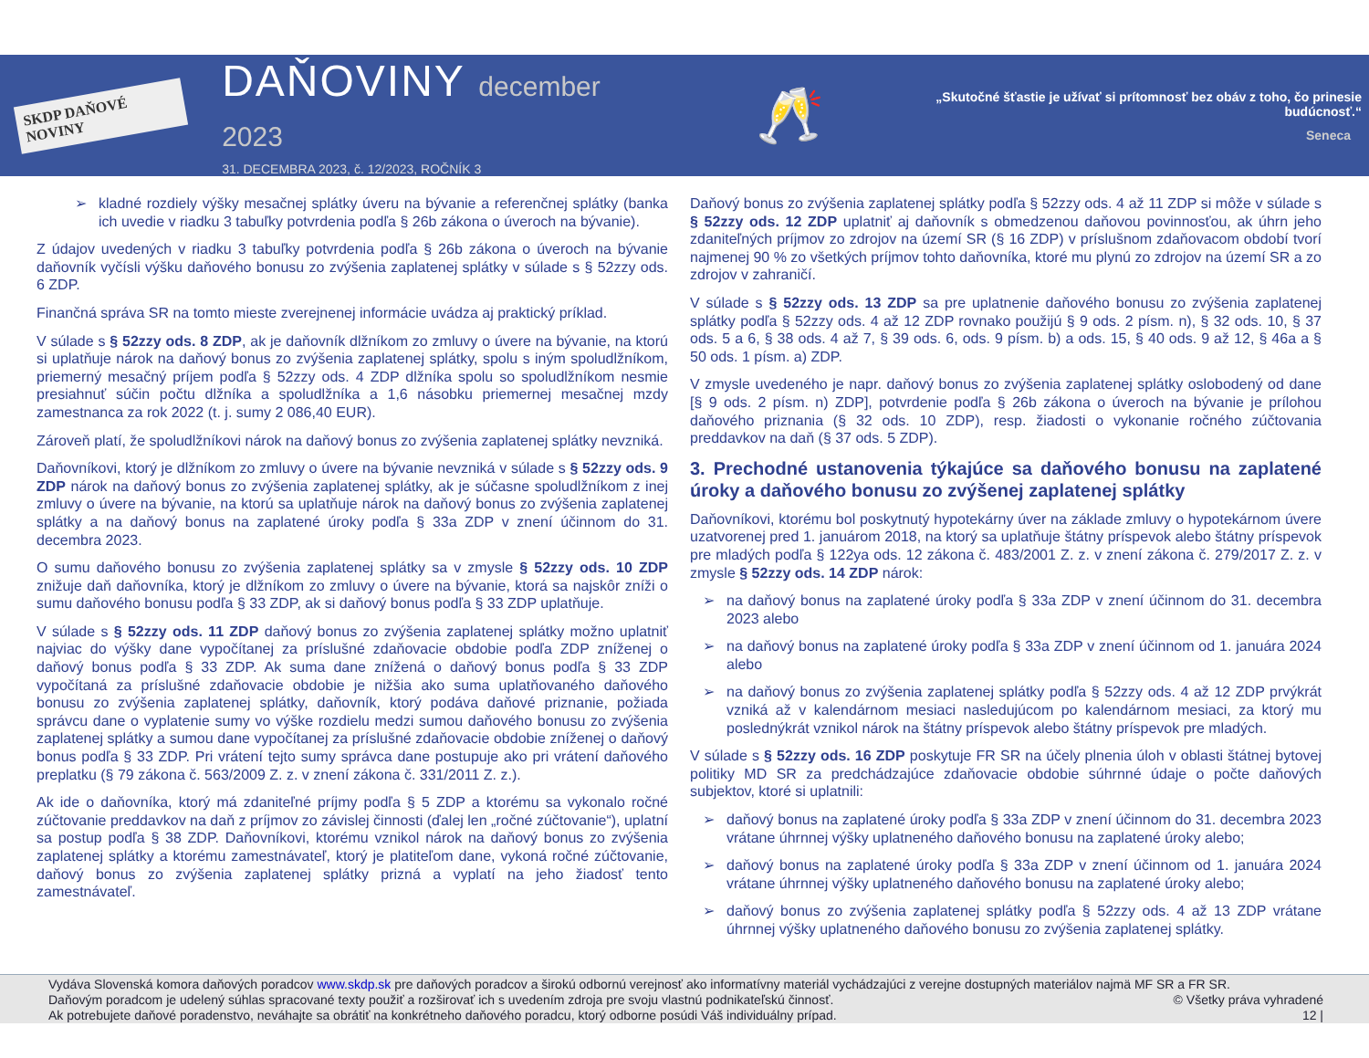SKDP DAŇOVÉ NOVINY
DAŇOVINY december 2023
31. DECEMBRA 2023, č. 12/2023, ROČNÍK 3
🥂
„Skutočné šťastie je užívať si prítomnosť bez obáv z toho, čo prinesie budúcnosť.“
Seneca
➢ kladné rozdiely výšky mesačnej splátky úveru na bývanie a referenčnej splátky (banka ich uvedie v riadku 3 tabuľky potvrdenia podľa § 26b zákona o úveroch na bývanie).
Z údajov uvedených v riadku 3 tabuľky potvrdenia podľa § 26b zákona o úveroch na bývanie daňovník vyčísli výšku daňového bonusu zo zvýšenia zaplatenej splátky v súlade s § 52zzy ods. 6 ZDP.
Finančná správa SR na tomto mieste zverejnenej informácie uvádza aj praktický príklad.
V súlade s § 52zzy ods. 8 ZDP, ak je daňovník dlžníkom zo zmluvy o úvere na bývanie, na ktorú si uplatňuje nárok na daňový bonus zo zvýšenia zaplatenej splátky, spolu s iným spoludlžníkom, priemerný mesačný príjem podľa § 52zzy ods. 4 ZDP dlžníka spolu so spoludlžníkom nesmie presiahnuť súčin počtu dlžníka a spoludlžníka a 1,6 násobku priemernej mesačnej mzdy zamestnanca za rok 2022 (t. j. sumy 2 086,40 EUR).
Zároveň platí, že spoludlžníkovi nárok na daňový bonus zo zvýšenia zaplatenej splátky nevzniká.
Daňovníkovi, ktorý je dlžníkom zo zmluvy o úvere na bývanie nevzniká v súlade s § 52zzy ods. 9 ZDP nárok na daňový bonus zo zvýšenia zaplatenej splátky, ak je súčasne spoludlžníkom z inej zmluvy o úvere na bývanie, na ktorú sa uplatňuje nárok na daňový bonus zo zvýšenia zaplatenej splátky a na daňový bonus na zaplatené úroky podľa § 33a ZDP v znení účinnom do 31. decembra 2023.
O sumu daňového bonusu zo zvýšenia zaplatenej splátky sa v zmysle § 52zzy ods. 10 ZDP znižuje daň daňovníka, ktorý je dlžníkom zo zmluvy o úvere na bývanie, ktorá sa najskôr zníži o sumu daňového bonusu podľa § 33 ZDP, ak si daňový bonus podľa § 33 ZDP uplatňuje.
V súlade s § 52zzy ods. 11 ZDP daňový bonus zo zvýšenia zaplatenej splátky možno uplatniť najviac do výšky dane vypočítanej za príslušné zdaňovacie obdobie podľa ZDP zníženej o daňový bonus podľa § 33 ZDP. Ak suma dane znížená o daňový bonus podľa § 33 ZDP vypočítaná za príslušné zdaňovacie obdobie je nižšia ako suma uplatňovaného daňového bonusu zo zvýšenia zaplatenej splátky, daňovník, ktorý podáva daňové priznanie, požiada správcu dane o vyplatenie sumy vo výške rozdielu medzi sumou daňového bonusu zo zvýšenia zaplatenej splátky a sumou dane vypočítanej za príslušné zdaňovacie obdobie zníženej o daňový bonus podľa § 33 ZDP. Pri vrátení tejto sumy správca dane postupuje ako pri vrátení daňového preplatku (§ 79 zákona č. 563/2009 Z. z. v znení zákona č. 331/2011 Z. z.).
Ak ide o daňovníka, ktorý má zdaniteľné príjmy podľa § 5 ZDP a ktorému sa vykonalo ročné zúčtovanie preddavkov na daň z príjmov zo závislej činnosti (ďalej len „ročné zúčtovanie“), uplatní sa postup podľa § 38 ZDP. Daňovníkovi, ktorému vznikol nárok na daňový bonus zo zvýšenia zaplatenej splátky a ktorému zamestnávateľ, ktorý je platiteľom dane, vykoná ročné zúčtovanie, daňový bonus zo zvýšenia zaplatenej splátky prizná a vyplatí na jeho žiadosť tento zamestnávateľ.
Daňový bonus zo zvýšenia zaplatenej splátky podľa § 52zzy ods. 4 až 11 ZDP si môže v súlade s § 52zzy ods. 12 ZDP uplatniť aj daňovník s obmedzenou daňovou povinnosťou, ak úhrn jeho zdaniteľných príjmov zo zdrojov na území SR (§ 16 ZDP) v príslušnom zdaňovacom období tvorí najmenej 90 % zo všetkých príjmov tohto daňovníka, ktoré mu plynú zo zdrojov na území SR a zo zdrojov v zahraničí.
V súlade s § 52zzy ods. 13 ZDP sa pre uplatnenie daňového bonusu zo zvýšenia zaplatenej splátky podľa § 52zzy ods. 4 až 12 ZDP rovnako použijú § 9 ods. 2 písm. n), § 32 ods. 10, § 37 ods. 5 a 6, § 38 ods. 4 až 7, § 39 ods. 6, ods. 9 písm. b) a ods. 15, § 40 ods. 9 až 12, § 46a a § 50 ods. 1 písm. a) ZDP.
V zmysle uvedeného je napr. daňový bonus zo zvýšenia zaplatenej splátky oslobodený od dane [§ 9 ods. 2 písm. n) ZDP], potvrdenie podľa § 26b zákona o úveroch na bývanie je prílohou daňového priznania (§ 32 ods. 10 ZDP), resp. žiadosti o vykonanie ročného zúčtovania preddavkov na daň (§ 37 ods. 5 ZDP).
3. Prechodné ustanovenia týkajúce sa daňového bonusu na zaplatené úroky a daňového bonusu zo zvýšenej zaplatenej splátky
Daňovníkovi, ktorému bol poskytnutý hypotekárny úver na základe zmluvy o hypotekárnom úvere uzatvorenej pred 1. januárom 2018, na ktorý sa uplatňuje štátny príspevok alebo štátny príspevok pre mladých podľa § 122ya ods. 12 zákona č. 483/2001 Z. z. v znení zákona č. 279/2017 Z. z. v zmysle § 52zzy ods. 14 ZDP nárok:
➢ na daňový bonus na zaplatené úroky podľa § 33a ZDP v znení účinnom do 31. decembra 2023 alebo
➢ na daňový bonus na zaplatené úroky podľa § 33a ZDP v znení účinnom od 1. januára 2024 alebo
➢ na daňový bonus zo zvýšenia zaplatenej splátky podľa § 52zzy ods. 4 až 12 ZDP prvýkrát vzniká až v kalendárnom mesiaci nasledujúcom po kalendárnom mesiaci, za ktorý mu poslednýkrát vznikol nárok na štátny príspevok alebo štátny príspevok pre mladých.
V súlade s § 52zzy ods. 16 ZDP poskytuje FR SR na účely plnenia úloh v oblasti štátnej bytovej politiky MD SR za predchádzajúce zdaňovacie obdobie súhrnné údaje o počte daňových subjektov, ktoré si uplatnili:
➢ daňový bonus na zaplatené úroky podľa § 33a ZDP v znení účinnom do 31. decembra 2023 vrátane úhrnnej výšky uplatneného daňového bonusu na zaplatené úroky alebo;
➢ daňový bonus na zaplatené úroky podľa § 33a ZDP v znení účinnom od 1. januára 2024 vrátane úhrnnej výšky uplatneného daňového bonusu na zaplatené úroky alebo;
➢ daňový bonus zo zvýšenia zaplatenej splátky podľa § 52zzy ods. 4 až 13 ZDP vrátane úhrnnej výšky uplatneného daňového bonusu zo zvýšenia zaplatenej splátky.
Vydáva Slovenská komora daňových poradcov www.skdp.sk pre daňových poradcov a širokú odbornú verejnosť ako informatívny materiál vychádzajúci z verejne dostupných materiálov najmä MF SR a FR SR.
Daňovým poradcom je udelený súhlas spracované texty použiť a rozširovať ich s uvedením zdroja pre svoju vlastnú podnikateľskú činnosť. © Všetky práva vyhradené
Ak potrebujete daňové poradenstvo, neváhajte sa obrátiť na konkrétneho daňového poradcu, ktorý odborne posúdi Váš individuálny prípad. 12 |